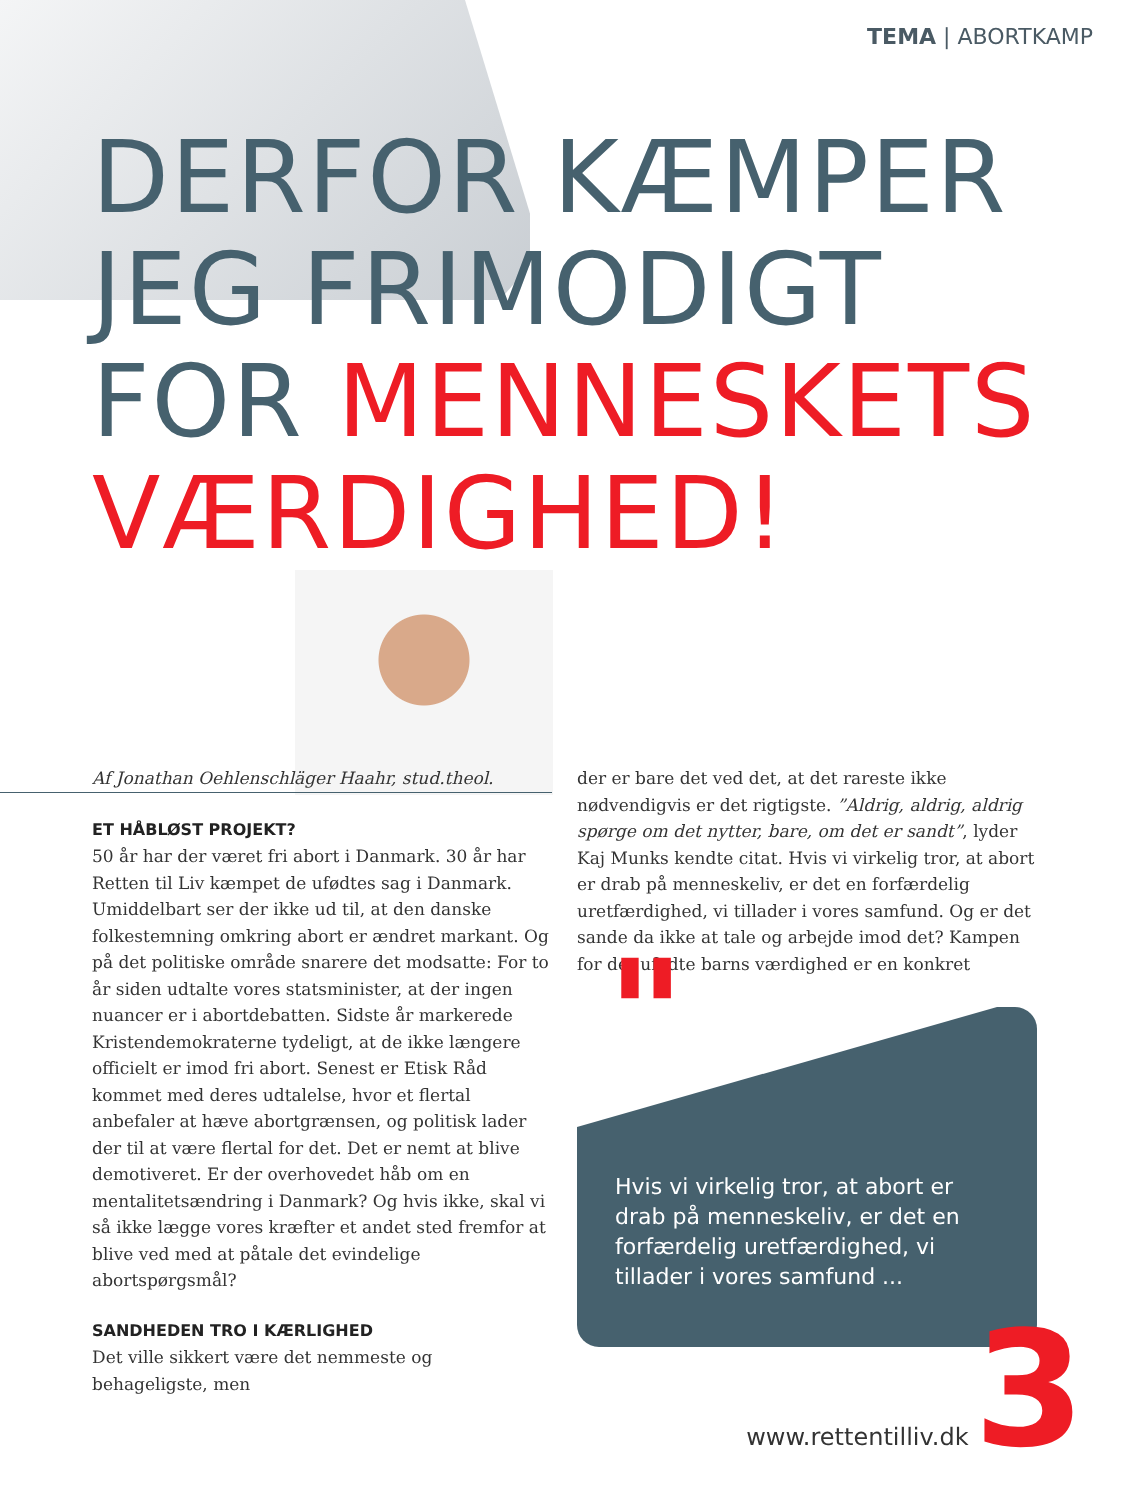TEMA | ABORTKAMP
DERFOR KÆMPER
JEG FRIMODIGT
FOR MENNESKETS
VÆRDIGHED!
Af Jonathan Oehlenschläger Haahr, stud.theol.
ET HÅBLØST PROJEKT?
50 år har der været fri abort i Danmark. 30 år har Retten til Liv kæmpet de ufødtes sag i Danmark. Umiddelbart ser der ikke ud til, at den danske folkestemning omkring abort er ændret markant. Og på det politiske område snarere det modsatte: For to år siden udtalte vores statsminister, at der ingen nuancer er i abortdebatten. Sidste år markerede Kristendemokraterne tydeligt, at de ikke længere officielt er imod fri abort. Senest er Etisk Råd kommet med deres udtalelse, hvor et flertal anbefaler at hæve abortgrænsen, og politisk lader der til at være flertal for det. Det er nemt at blive demotiveret. Er der overhovedet håb om en mentalitetsændring i Danmark? Og hvis ikke, skal vi så ikke lægge vores kræfter et andet sted fremfor at blive ved med at påtale det evindelige abortspørgsmål?
SANDHEDEN TRO I KÆRLIGHED
Det ville sikkert være det nemmeste og behageligste, men
der er bare det ved det, at det rareste ikke nødvendigvis er det rigtigste. ”Aldrig, aldrig, aldrig spørge om det nytter, bare, om det er sandt”, lyder Kaj Munks kendte citat. Hvis vi virkelig tror, at abort er drab på menneskeliv, er det en forfærdelig uretfærdighed, vi tillader i vores samfund. Og er det sande da ikke at tale og arbejde imod det? Kampen for det ufødte barns værdighed er en konkret
Hvis vi virkelig tror, at abort er drab på menneskeliv, er det en forfærdelig uretfærdighed, vi tillader i vores samfund ...
"
www.rettentilliv.dk 3